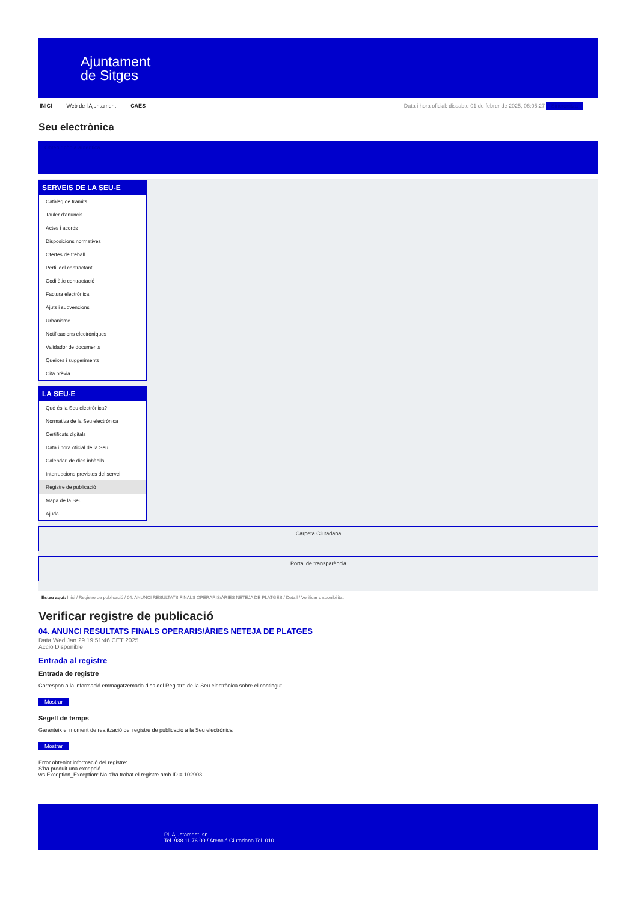Ajuntament
de Sitges
INICI Web de l'Ajuntament CAES Data i hora oficial: dissabte 01 de febrer de 2025, 06:05:27 Sincronitza
Seu electrònica
Obtenir còpia autèntica
SERVEIS DE LA SEU-E
Catàleg de tràmits
Tauler d'anuncis
Actes i acords
Disposicions normatives
Ofertes de treball
Perfil del contractant
Codi ètic contractació
Factura electrònica
Ajuts i subvencions
Urbanisme
Notificacions electròniques
Validador de documents
Queixes i suggeriments
Cita prèvia
LA SEU-E
Què és la Seu electrònica?
Normativa de la Seu electrònica
Certificats digitals
Data i hora oficial de la Seu
Calendari de dies inhàbils
Interrupcions previstes del servei
Registre de publicació
Mapa de la Seu
Ajuda
Carpeta Ciutadana
Portal de transparència
Esteu aquí: Inici / Registre de publicació / 04. ANUNCI RESULTATS FINALS OPERARIS/ÀRIES NETEJA DE PLATGES / Detall / Verificar disponibilitat
Verificar registre de publicació
04. ANUNCI RESULTATS FINALS OPERARIS/ÀRIES NETEJA DE PLATGES
Data Wed Jan 29 19:51:46 CET 2025
Acció Disponible
Entrada al registre
Entrada de registre
Correspon a la informació emmagatzemada dins del Registre de la Seu electrònica sobre el contingut
Mostrar
Segell de temps
Garanteix el moment de realització del registre de publicació a la Seu electrònica
Mostrar
Error obtenint informació del registre:
S'ha produit una excepció
ws.Exception_Exception: No s'ha trobat el registre amb ID = 102903
Pl. Ajuntament, sn.
Tel. 938 11 76 00 / Atenció Ciutadana Tel. 010